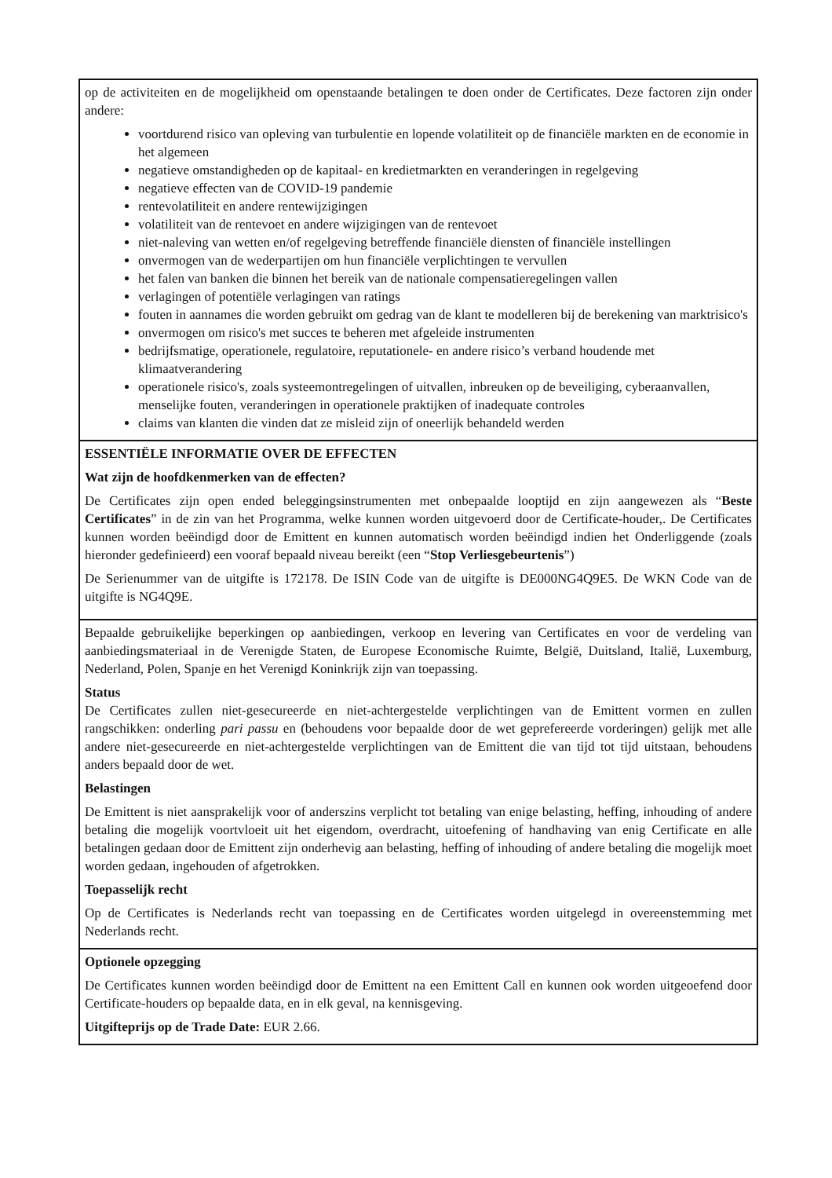| op de activiteiten en de mogelijkheid om openstaande betalingen te doen onder de Certificates. Deze factoren zijn onder andere: voortdurend risico van opleving van turbulentie en lopende volatiliteit op de financiële markten en de economie in het algemeen negatieve omstandigheden op de kapitaal- en kredietmarkten en veranderingen in regelgeving negatieve effecten van de COVID-19 pandemie rentevolatiliteit en andere rentewijzigingen volatiliteit van de rentevoet en andere wijzigingen van de rentevoet niet-naleving van wetten en/of regelgeving betreffende financiële diensten of financiële instellingen onvermogen van de wederpartijen om hun financiële verplichtingen te vervullen het falen van banken die binnen het bereik van de nationale compensatieregelingen vallen verlagingen of potentiële verlagingen van ratings fouten in aannames die worden gebruikt om gedrag van de klant te modelleren bij de berekening van marktrisico's onvermogen om risico's met succes te beheren met afgeleide instrumenten bedrijfsmatige, operationele, regulatoire, reputationele- en andere risico’s verband houdende met klimaatverandering operationele risico's, zoals systeemontregelingen of uitvallen, inbreuken op de beveiliging, cyberaanvallen, menselijke fouten, veranderingen in operationele praktijken of inadequate controles claims van klanten die vinden dat ze misleid zijn of oneerlijk behandeld werden |
| ESSENTIËLE INFORMATIE OVER DE EFFECTEN Wat zijn de hoofdkenmerken van de effecten? De Certificates zijn open ended beleggingsinstrumenten met onbepaalde looptijd en zijn aangewezen als “ Beste Certificates ” in de zin van het Programma, welke kunnen worden uitgevoerd door de Certificate-houder,. De Certificates kunnen worden beëindigd door de Emittent en kunnen automatisch worden beëindigd indien het Onderliggende (zoals hieronder gedefinieerd) een vooraf bepaald niveau bereikt (een “ Stop Verliesgebeurtenis ”) De Serienummer van de uitgifte is 172178. De ISIN Code van de uitgifte is DE000NG4Q9E5. De WKN Code van de uitgifte is NG4Q9E. |
| Bepaalde gebruikelijke beperkingen op aanbiedingen, verkoop en levering van Certificates en voor de verdeling van aanbiedingsmateriaal in de Verenigde Staten, de Europese Economische Ruimte, België, Duitsland, Italië, Luxemburg, Nederland, Polen, Spanje en het Verenigd Koninkrijk zijn van toepassing. Status De Certificates zullen niet-gesecureerde en niet-achtergestelde verplichtingen van de Emittent vormen en zullen rangschikken: onderling pari passu en (behoudens voor bepaalde door de wet geprefereerde vorderingen) gelijk met alle andere niet-gesecureerde en niet-achtergestelde verplichtingen van de Emittent die van tijd tot tijd uitstaan, behoudens anders bepaald door de wet. Belastingen De Emittent is niet aansprakelijk voor of anderszins verplicht tot betaling van enige belasting, heffing, inhouding of andere betaling die mogelijk voortvloeit uit het eigendom, overdracht, uitoefening of handhaving van enig Certificate en alle betalingen gedaan door de Emittent zijn onderhevig aan belasting, heffing of inhouding of andere betaling die mogelijk moet worden gedaan, ingehouden of afgetrokken. Toepasselijk recht Op de Certificates is Nederlands recht van toepassing en de Certificates worden uitgelegd in overeenstemming met Nederlands recht. |
| Optionele opzegging De Certificates kunnen worden beëindigd door de Emittent na een Emittent Call en kunnen ook worden uitgeoefend door Certificate-houders op bepaalde data, en in elk geval, na kennisgeving. Uitgifteprijs op de Trade Date: EUR 2.66. |